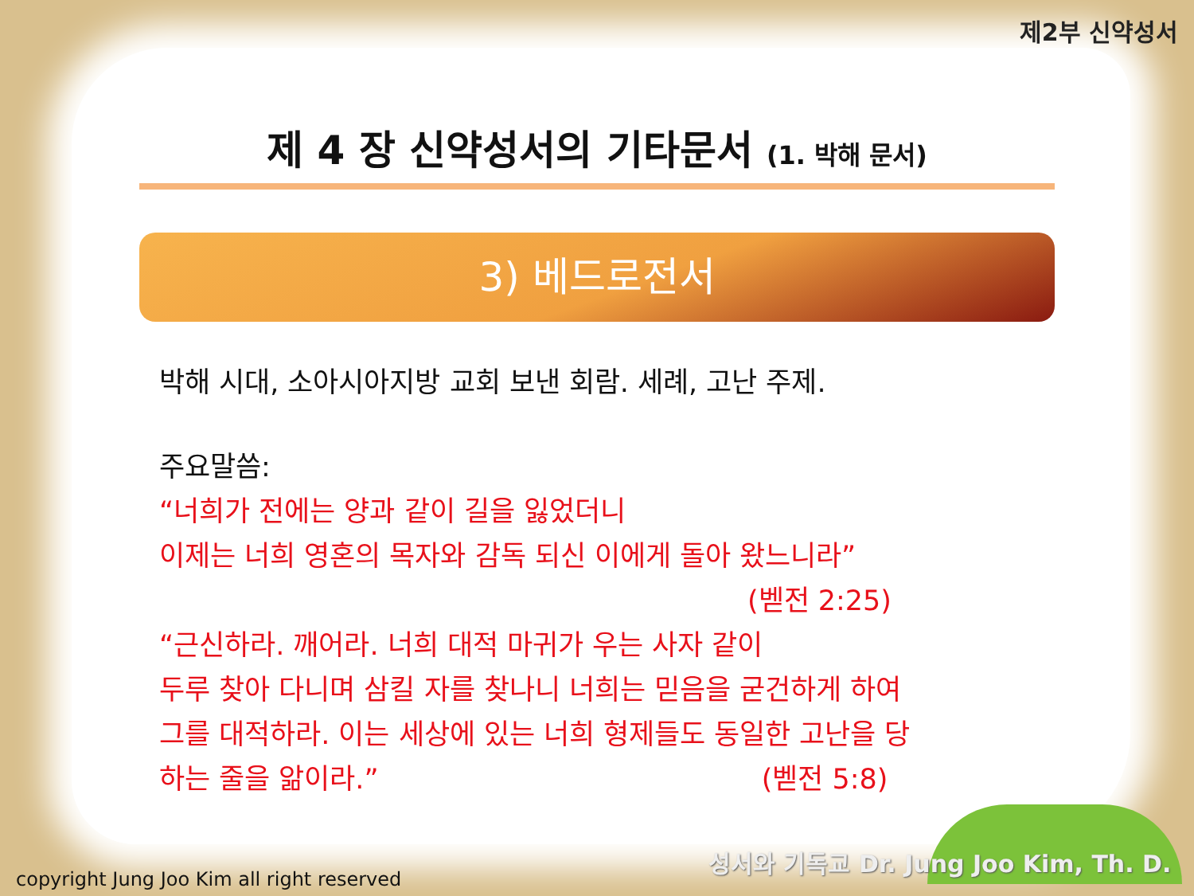제2부 신약성서
제 4 장 신약성서의 기타문서 (1. 박해 문서)
3) 베드로전서
박해 시대, 소아시아지방 교회 보낸 회람. 세례, 고난 주제.
주요말씀:
“너희가 전에는 양과 같이 길을 잃었더니
이제는 너희 영혼의 목자와 감독 되신 이에게 돌아 왔느니라”
(벧전 2:25)
“근신하라. 깨어라. 너희 대적 마귀가 우는 사자 같이
두루 찾아 다니며 삼킬 자를 찾나니 너희는 믿음을 굳건하게 하여
그를 대적하라. 이는 세상에 있는 너희 형제들도 동일한 고난을 당
하는 줄을 앎이라.” (벧전 5:8)
성서와 기독교 Dr. Jung Joo Kim, Th. D.
copyright Jung Joo Kim all right reserved